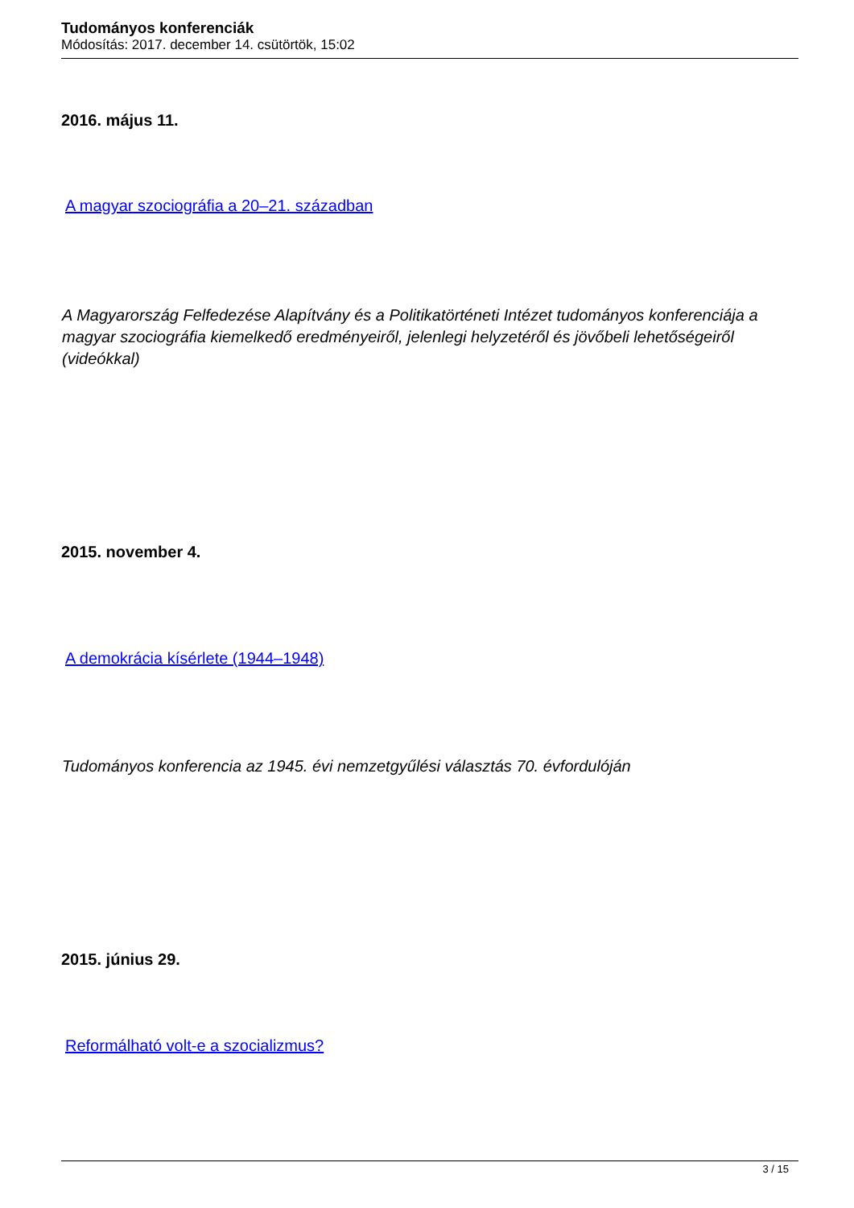Tudományos konferenciák
Módosítás: 2017. december 14. csütörtök, 15:02
2016. május 11.
A magyar szociográfia a 20–21. században
A Magyarország Felfedezése Alapítvány és a Politikatörténeti Intézet tudományos konferenciája a magyar szociográfia kiemelkedő eredményeiről, jelenlegi helyzetéről és jövőbeli lehetőségeiről (videókkal)
2015. november 4.
A demokrácia kísérlete (1944–1948)
Tudományos konferencia az 1945. évi nemzetgyűlési választás 70. évfordulóján
2015. június 29.
Reformálható volt-e a szocializmus?
3 / 15